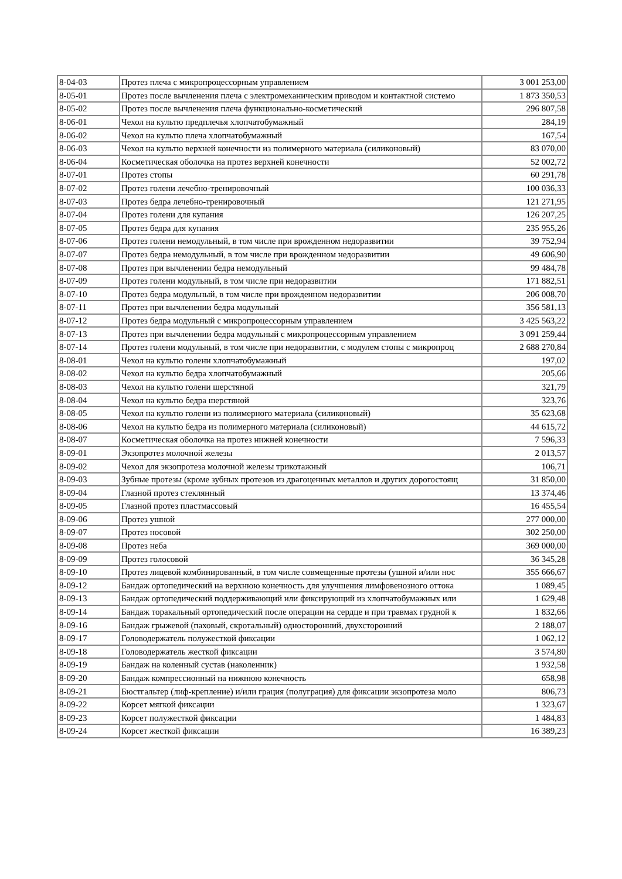| 8-04-03 | Протез плеча с микропроцессорным управлением | 3 001 253,00 |
| 8-05-01 | Протез после вычленения плеча с электромеханическим приводом и контактной системо | 1 873 350,53 |
| 8-05-02 | Протез после вычленения плеча функционально-косметический | 296 807,58 |
| 8-06-01 | Чехол на культю предплечья хлопчатобумажный | 284,19 |
| 8-06-02 | Чехол на культю плеча хлопчатобумажный | 167,54 |
| 8-06-03 | Чехол на культю верхней конечности из полимерного материала (силиконовый) | 83 070,00 |
| 8-06-04 | Косметическая оболочка на протез верхней конечности | 52 002,72 |
| 8-07-01 | Протез стопы | 60 291,78 |
| 8-07-02 | Протез голени лечебно-тренировочный | 100 036,33 |
| 8-07-03 | Протез бедра лечебно-тренировочный | 121 271,95 |
| 8-07-04 | Протез голени для купания | 126 207,25 |
| 8-07-05 | Протез бедра для купания | 235 955,26 |
| 8-07-06 | Протез голени немодульный, в том числе при врожденном недоразвитии | 39 752,94 |
| 8-07-07 | Протез бедра немодульный, в том числе при врожденном недоразвитии | 49 606,90 |
| 8-07-08 | Протез при вычленении бедра немодульный | 99 484,78 |
| 8-07-09 | Протез голени модульный, в том числе при недоразвитии | 171 882,51 |
| 8-07-10 | Протез бедра модульный, в том числе при врожденном недоразвитии | 206 008,70 |
| 8-07-11 | Протез при вычленении бедра модульный | 356 581,13 |
| 8-07-12 | Протез бедра модульный с микропроцессорным управлением | 3 425 563,22 |
| 8-07-13 | Протез при вычленении бедра модульный с микропроцессорным управлением | 3 091 259,44 |
| 8-07-14 | Протез голени модульный, в том числе при недоразвитии, с модулем стопы с микропроц | 2 688 270,84 |
| 8-08-01 | Чехол на культю голени хлопчатобумажный | 197,02 |
| 8-08-02 | Чехол на культю бедра хлопчатобумажный | 205,66 |
| 8-08-03 | Чехол на культю голени шерстяной | 321,79 |
| 8-08-04 | Чехол на культю бедра шерстяной | 323,76 |
| 8-08-05 | Чехол на культю голени из полимерного материала (силиконовый) | 35 623,68 |
| 8-08-06 | Чехол на культю бедра из полимерного материала (силиконовый) | 44 615,72 |
| 8-08-07 | Косметическая оболочка на протез нижней конечности | 7 596,33 |
| 8-09-01 | Экзопротез молочной железы | 2 013,57 |
| 8-09-02 | Чехол для экзопротеза молочной железы трикотажный | 106,71 |
| 8-09-03 | Зубные протезы (кроме зубных протезов из драгоценных металлов и других дорогостоящ | 31 850,00 |
| 8-09-04 | Глазной протез стеклянный | 13 374,46 |
| 8-09-05 | Глазной протез пластмассовый | 16 455,54 |
| 8-09-06 | Протез ушной | 277 000,00 |
| 8-09-07 | Протез носовой | 302 250,00 |
| 8-09-08 | Протез неба | 369 000,00 |
| 8-09-09 | Протез голосовой | 36 345,28 |
| 8-09-10 | Протез лицевой комбинированный, в том числе совмещенные протезы (ушной и/или нос | 355 666,67 |
| 8-09-12 | Бандаж ортопедический на верхнюю конечность для улучшения лимфовенозного оттока | 1 089,45 |
| 8-09-13 | Бандаж ортопедический поддерживающий или фиксирующий из хлопчатобумажных или | 1 629,48 |
| 8-09-14 | Бандаж торакальный ортопедический после операции на сердце и при травмах грудной к | 1 832,66 |
| 8-09-16 | Бандаж грыжевой (паховый, скротальный) односторонний, двухсторонний | 2 188,07 |
| 8-09-17 | Головодержатель полужесткой фиксации | 1 062,12 |
| 8-09-18 | Головодержатель жесткой фиксации | 3 574,80 |
| 8-09-19 | Бандаж на коленный сустав (наколенник) | 1 932,58 |
| 8-09-20 | Бандаж компрессионный на нижнюю конечность | 658,98 |
| 8-09-21 | Бюстгальтер (лиф-крепление) и/или грация (полуграция) для фиксации экзопротеза моло | 806,73 |
| 8-09-22 | Корсет мягкой фиксации | 1 323,67 |
| 8-09-23 | Корсет полужесткой фиксации | 1 484,83 |
| 8-09-24 | Корсет жесткой фиксации | 16 389,23 |